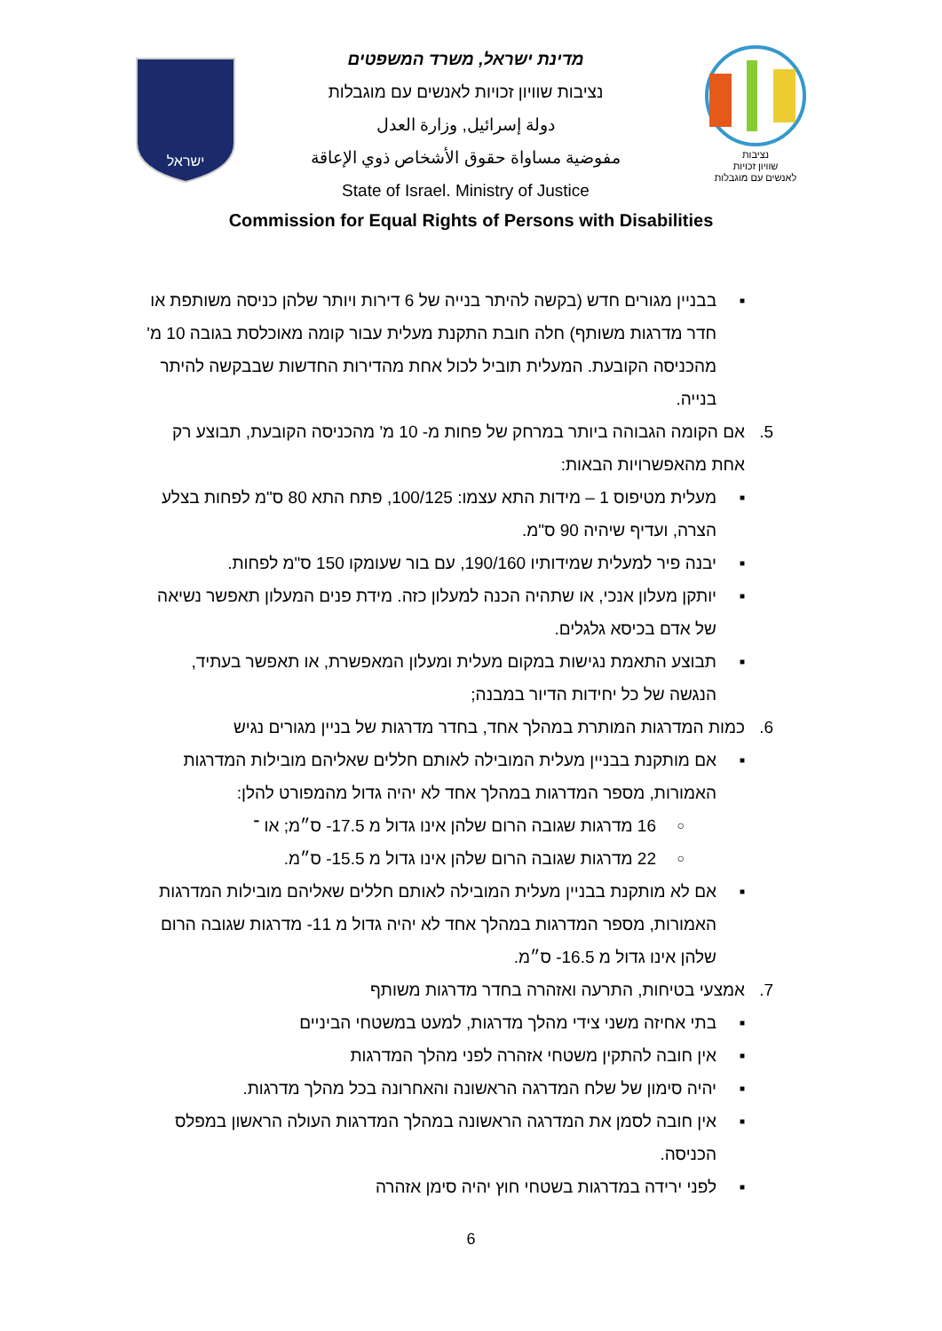ישראל
מדינת ישראל, משרד המשפטים
נציבות שוויון זכויות לאנשים עם מוגבלות
دولة إسرائيل, وزارة العدل
مفوضية مساواة حقوق الأشخاص ذوي الإعاقة
State of Israel. Ministry of Justice
נציבות
שוויון זכויות
לאנשים עם מוגבלות
Commission for Equal Rights of Persons with Disabilities
■ בבניין מגורים חדש (בקשה להיתר בנייה של 6 דירות ויותר שלהן כניסה משותפת או חדר מדרגות משותף) חלה חובת התקנת מעלית עבור קומה מאוכלסת בגובה 10 מ' מהכניסה הקובעת. המעלית תוביל לכול אחת מהדירות החדשות שבבקשה להיתר בנייה.
5. אם הקומה הגבוהה ביותר במרחק של פחות מ- 10 מ' מהכניסה הקובעת, תבוצע רק אחת מהאפשרויות הבאות:
■ מעלית מטיפוס 1 – מידות התא עצמו: 100/125, פתח התא 80 ס"מ לפחות בצלע הצרה, ועדיף שיהיה 90 ס"מ.
■ יבנה פיר למעלית שמידותיו 190/160, עם בור שעומקו 150 ס"מ לפחות.
■ יותקן מעלון אנכי, או שתהיה הכנה למעלון כזה. מידת פנים המעלון תאפשר נשיאה של אדם בכיסא גלגלים.
■ תבוצע התאמת נגישות במקום מעלית ומעלון המאפשרת, או תאפשר בעתיד, הנגשה של כל יחידות הדיור במבנה;
6. כמות המדרגות המותרת במהלך אחד, בחדר מדרגות של בניין מגורים נגיש
■ אם מותקנת בבניין מעלית המובילה לאותם חללים שאליהם מובילות המדרגות האמורות, מספר המדרגות במהלך אחד לא יהיה גדול מהמפורט להלן:
○ 16 מדרגות שגובה הרום שלהן אינו גדול מ 17.5- ס״מ; או ־
○ 22 מדרגות שגובה הרום שלהן אינו גדול מ 15.5- ס״מ.
■ אם לא מותקנת בבניין מעלית המובילה לאותם חללים שאליהם מובילות המדרגות האמורות, מספר המדרגות במהלך אחד לא יהיה גדול מ 11- מדרגות שגובה הרום שלהן אינו גדול מ 16.5- ס״מ.
7. אמצעי בטיחות, התרעה ואזהרה בחדר מדרגות משותף
■ בתי אחיזה משני צידי מהלך מדרגות, למעט במשטחי הביניים
■ אין חובה להתקין משטחי אזהרה לפני מהלך המדרגות
■ יהיה סימון של שלח המדרגה הראשונה והאחרונה בכל מהלך מדרגות.
■ אין חובה לסמן את המדרגה הראשונה במהלך המדרגות העולה הראשון במפלס הכניסה.
■ לפני ירידה במדרגות בשטחי חוץ יהיה סימן אזהרה
6